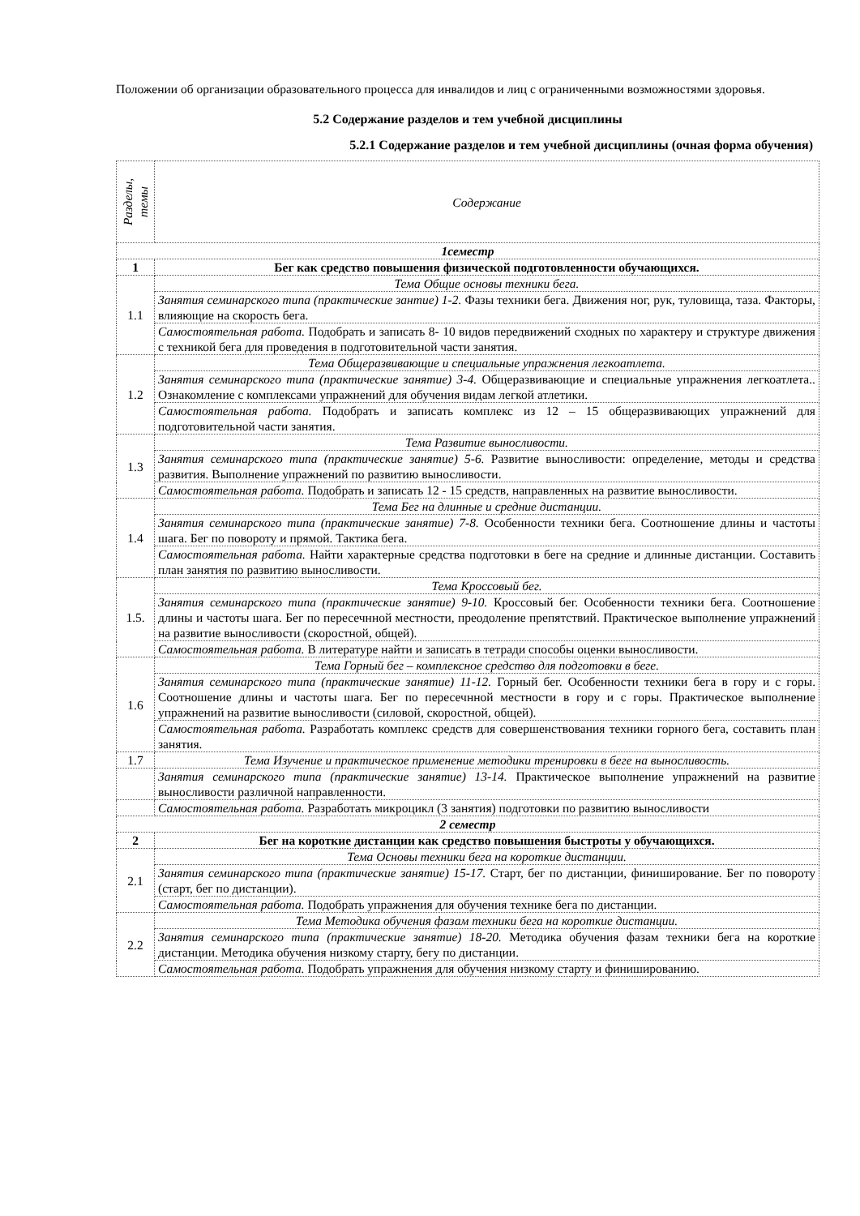Положении об организации образовательного процесса для инвалидов и лиц с ограниченными возможностями здоровья.
5.2 Содержание разделов и тем учебной дисциплины
5.2.1 Содержание разделов и тем учебной дисциплины (очная форма обучения)
| Разделы, темы | Содержание |
| 1семестр | |
| 1 | Бег как средство повышения физической подготовленности обучающихся. |
| 1.1 | Тема Общие основы техники бега. |
| | Занятия семинарского типа (практические зантие) 1-2. Фазы техники бега. Движения ног, рук, туловища, таза. Факторы, влияющие на скорость бега. |
| | Самостоятельная работа. Подобрать и записать 8- 10 видов передвижений сходных по характеру и структуре движения с техникой бега для проведения в подготовительной части занятия. |
| 1.2 | Тема Общеразвивающие и специальные упражнения легкоатлета. |
| | Занятия семинарского типа (практические занятие) 3-4. Общеразвивающие и специальные упражнения легкоатлета.. Ознакомление с комплексами упражнений для обучения видам легкой атлетики. |
| | Самостоятельная работа. Подобрать и записать комплекс из 12 – 15 общеразвивающих упражнений для подготовительной части занятия. |
| 1.3 | Тема Развитие выносливости. |
| | Занятия семинарского типа (практические занятие) 5-6. Развитие выносливости: определение, методы и средства развития. Выполнение упражнений по развитию выносливости. |
| | Самостоятельная работа. Подобрать и записать 12 - 15 средств, направленных на развитие выносливости. |
| 1.4 | Тема Бег на длинные и средние дистанции. |
| | Занятия семинарского типа (практические занятие) 7-8. Особенности техники бега. Соотношение длины и частоты шага. Бег по повороту и прямой. Тактика бега. |
| | Самостоятельная работа. Найти характерные средства подготовки в беге на средние и длинные дистанции. Составить план занятия по развитию выносливости. |
| 1.5. | Тема Кроссовый бег. |
| | Занятия семинарского типа (практические занятие) 9-10. Кроссовый бег. Особенности техники бега. Соотношение длины и частоты шага. Бег по пересечнной местности, преодоление препятствий. Практическое выполнение упражнений на развитие выносливости (скоростной, общей). |
| | Самостоятельная работа. В литературе найти и записать в тетради способы оценки выносливости. |
| 1.6 | Тема Горный бег – комплексное средство для подготовки в беге. |
| | Занятия семинарского типа (практические занятие) 11-12. Горный бег. Особенности техники бега в гору и с горы. Соотношение длины и частоты шага. Бег по пересечнной местности в гору и с горы. Практическое выполнение упражнений на развитие выносливости (силовой, скоростной, общей). |
| | Самостоятельная работа. Разработать комплекс средств для совершенствования техники горного бега, составить план занятия. |
| 1.7 | Тема Изучение и практическое применение методики тренировки в беге на выносливость. |
| | Занятия семинарского типа (практические занятие) 13-14. Практическое выполнение упражнений на развитие выносливости различной направленности. |
| | Самостоятельная работа. Разработать микроцикл (3 занятия) подготовки по развитию выносливости |
| 2 семестр | |
| 2 | Бег на короткие дистанции как средство повышения быстроты у обучающихся. |
| 2.1 | Тема Основы техники бега на короткие дистанции. |
| | Занятия семинарского типа (практические занятие) 15-17. Старт, бег по дистанции, финиширование. Бег по повороту (старт, бег по дистанции). |
| | Самостоятельная работа. Подобрать упражнения для обучения технике бега по дистанции. |
| 2.2 | Тема Методика обучения фазам техники бега на короткие дистанции. |
| | Занятия семинарского типа (практические занятие) 18-20. Методика обучения фазам техники бега на короткие дистанции. Методика обучения низкому старту, бегу по дистанции. |
| | Самостоятельная работа. Подобрать упражнения для обучения низкому старту и финишированию. |